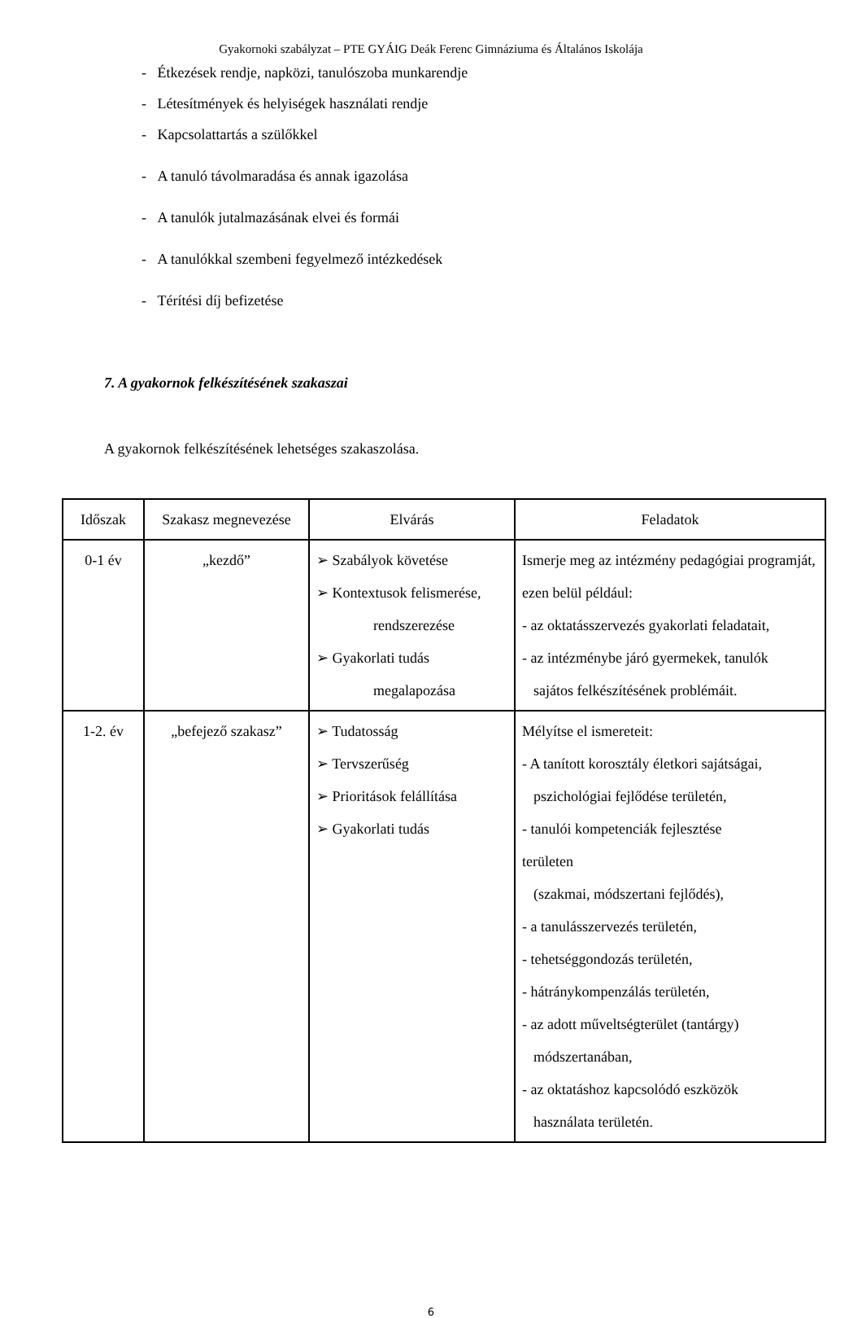Gyakornoki szabályzat – PTE GYÁIG Deák Ferenc Gimnáziuma és Általános Iskolája
- Étkezések rendje, napközi, tanulószoba munkarendje
- Létesítmények és helyiségek használati rendje
- Kapcsolattartás a szülőkkel
- A tanuló távolmaradása és annak igazolása
- A tanulók jutalmazásának elvei és formái
- A tanulókkal szembeni fegyelmező intézkedések
- Térítési díj befizetése
7. A gyakornok felkészítésének szakaszai
A gyakornok felkészítésének lehetséges szakaszolása.
| Időszak | Szakasz megnevezése | Elvárás | Feladatok |
| --- | --- | --- | --- |
| 0-1 év | „kezdő” | ➢ Szabályok követése ➢ Kontextusok felismerése, rendszerezése ➢ Gyakorlati tudás megalapozása | Ismerje meg az intézmény pedagógiai programját, ezen belül például: - az oktatásszervezés gyakorlati feladatait, - az intézménybe járó gyermekek, tanulók sajátos felkészítésének problémáit. |
| 1-2. év | „befejező szakasz” | ➢ Tudatosság ➢ Tervszerűség ➢ Prioritások felállítása ➢ Gyakorlati tudás | Mélyítse el ismereteit: - A tanított korosztály életkori sajátságai, pszichológiai fejlődése területén, - tanulói kompetenciák fejlesztése területen (szakmai, módszertani fejlődés), - a tanulásszervezés területén, - tehetséggondozás területén, - hátránykompenzálás területén, - az adott műveltségterület (tantárgy) módszertanában, - az oktatáshoz kapcsolódó eszközök használata területén. |
6